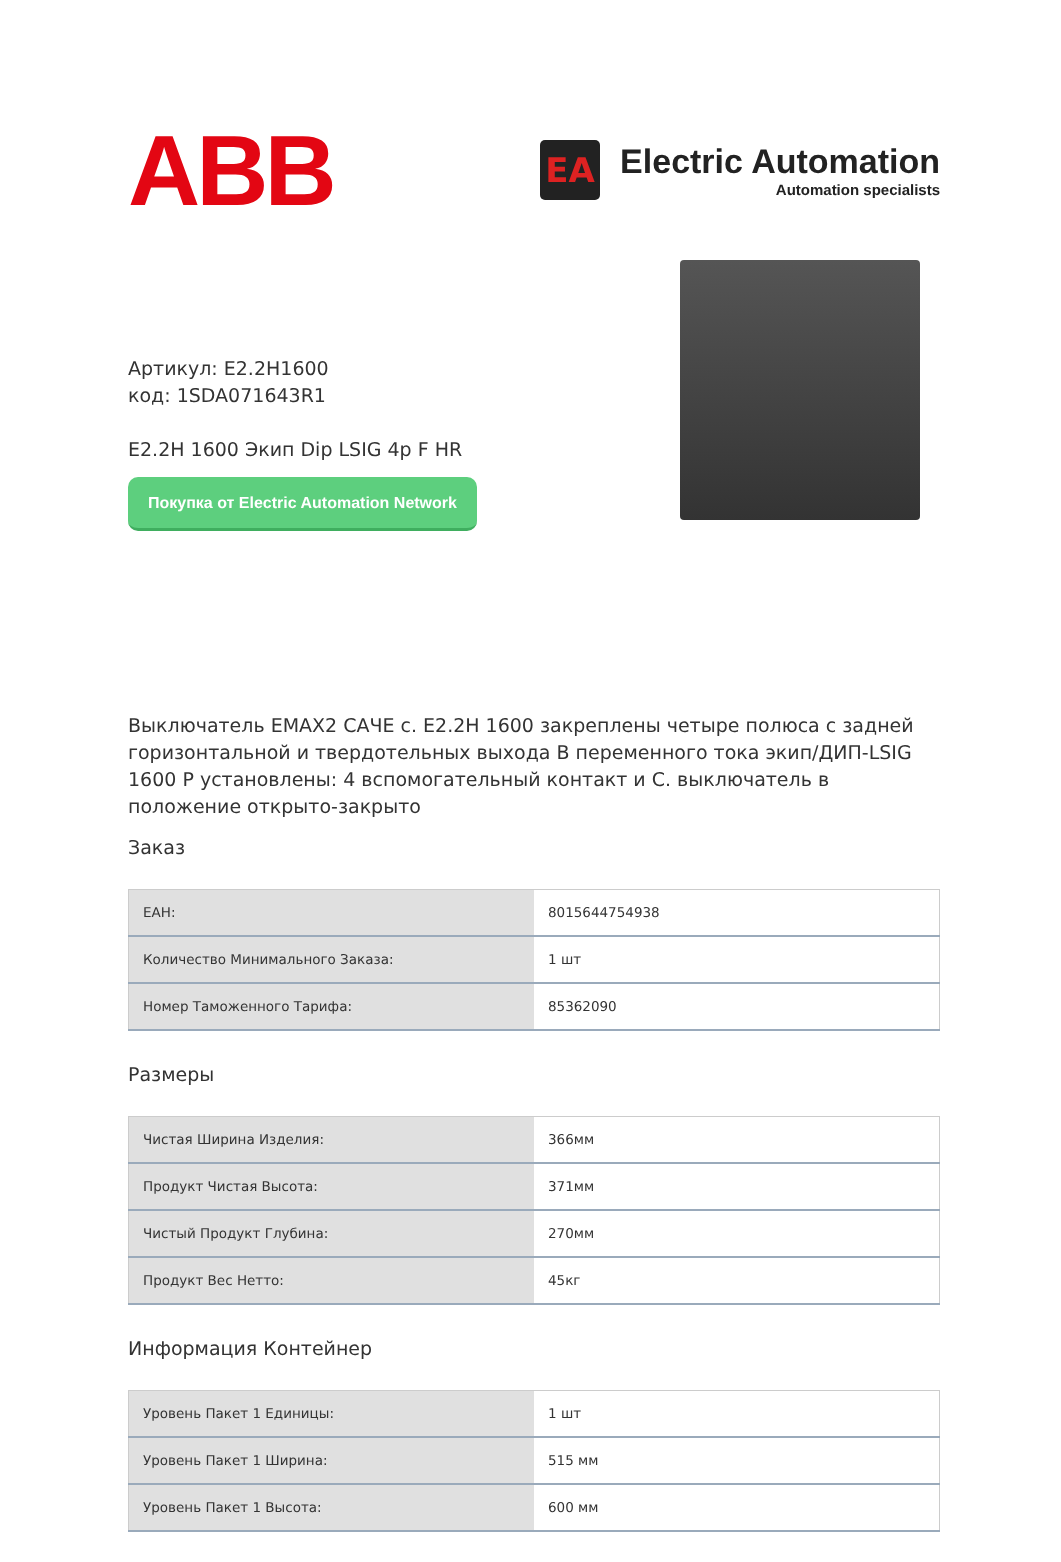ABB
EA
Electric Automation
Automation specialists
Артикул: E2.2H1600
код: 1SDA071643R1
E2.2H 1600 Экип Dip LSIG 4p F HR
Покупка от Electric Automation Network
Выключатель EMAX2 САЧЕ с. E2.2H 1600 закреплены четыре полюса с задней горизонтальной и твердотельных выхода В переменного тока экип/ДИП-LSIG 1600 P установлены: 4 вспомогательный контакт и С. выключатель в положение открыто-закрыто
Заказ
| ЕАН: | 8015644754938 |
| Количество Минимального Заказа: | 1 шт |
| Номер Таможенного Тарифа: | 85362090 |
Размеры
| Чистая Ширина Изделия: | 366мм |
| Продукт Чистая Высота: | 371мм |
| Чистый Продукт Глубина: | 270мм |
| Продукт Вес Нетто: | 45кг |
Информация Контейнер
| Уровень Пакет 1 Единицы: | 1 шт |
| Уровень Пакет 1 Ширина: | 515 мм |
| Уровень Пакет 1 Высота: | 600 мм |